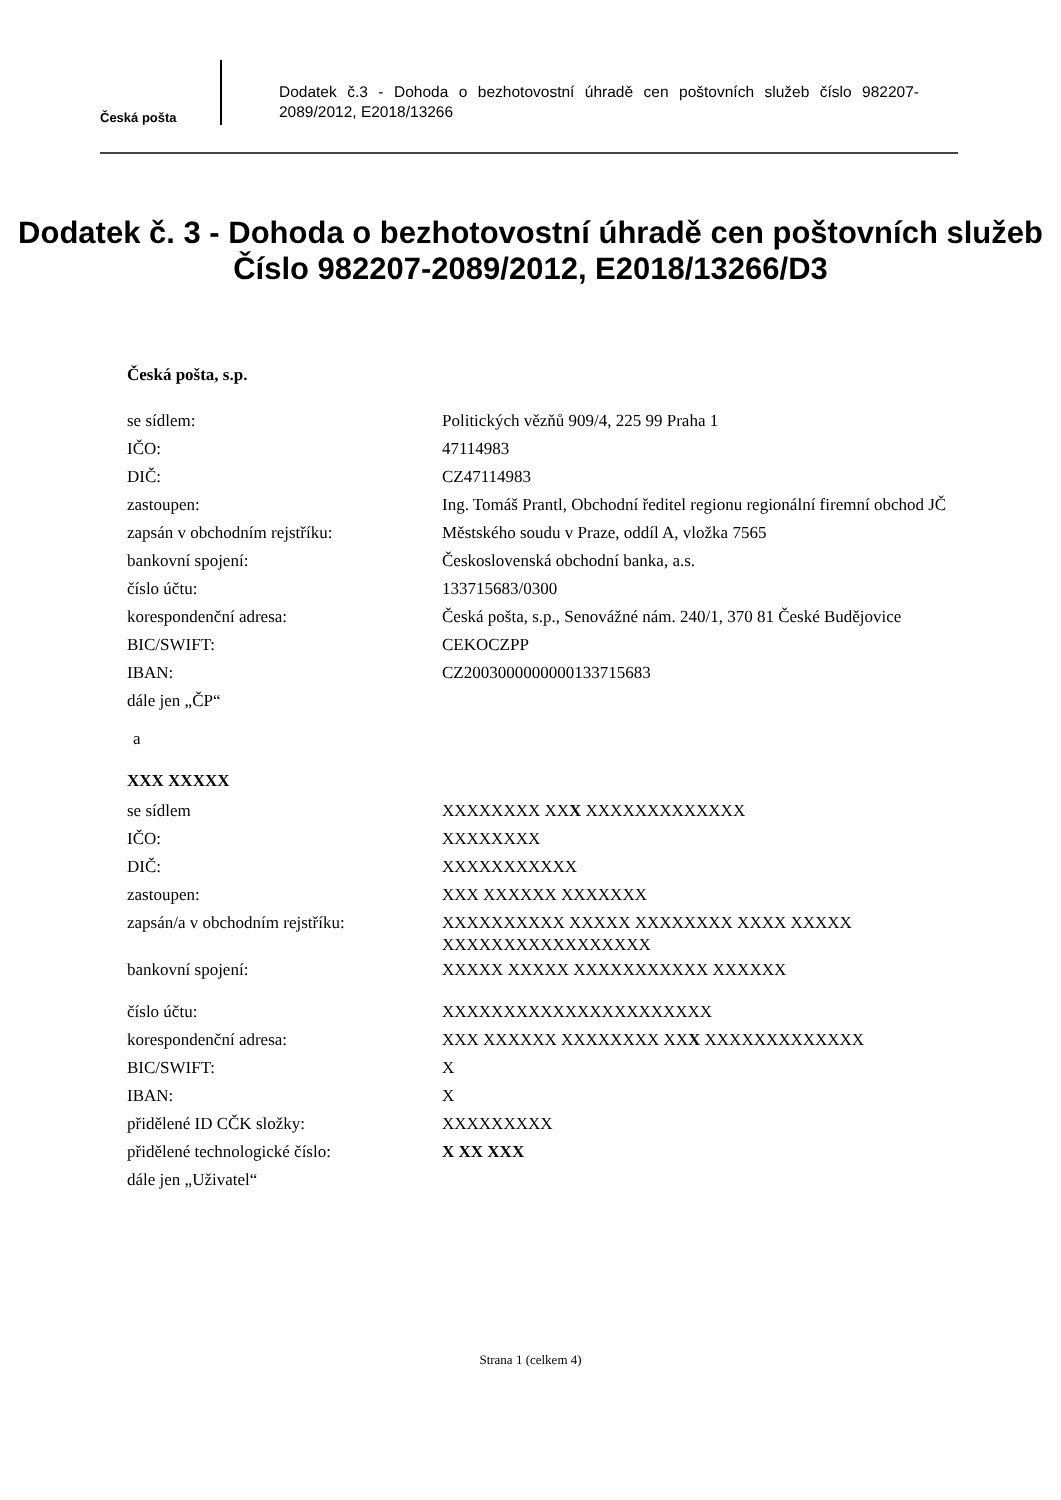Česká pošta
Dodatek č.3 - Dohoda o bezhotovostní úhradě cen poštovních služeb číslo 982207-2089/2012, E2018/13266
Dodatek č. 3 - Dohoda o bezhotovostní úhradě cen poštovních služeb
Číslo 982207-2089/2012, E2018/13266/D3
Česká pošta, s.p.
se sídlem:
Politických vězňů 909/4, 225 99 Praha 1
IČO:
47114983
DIČ:
CZ47114983
zastoupen:
Ing. Tomáš Prantl, Obchodní ředitel regionu regionální firemní obchod JČ
zapsán v obchodním rejstříku:
Městského soudu v Praze, oddíl A, vložka 7565
bankovní spojení:
Československá obchodní banka, a.s.
číslo účtu:
133715683/0300
korespondenční adresa:
Česká pošta, s.p., Senovážné nám. 240/1, 370 81 České Budějovice
BIC/SWIFT:
CEKOCZPP
IBAN:
CZ2003000000000133715683
dále jen „ČP“
a
XXX XXXXX
se sídlem
XXXXXXXX XXX XXXXXXXXXXXXX
IČO:
XXXXXXXX
DIČ:
XXXXXXXXXXX
zastoupen:
XXX XXXXXX XXXXXXX
zapsán/a v obchodním rejstříku:
XXXXXXXXXX XXXXX XXXXXXXX XXXX XXXXX XXXXXXXXXXXXXXXXX
bankovní spojení:
XXXXX XXXXX XXXXXXXXXXX XXXXXX
číslo účtu:
XXXXXXXXXXXXXXXXXXXXXX
korespondenční adresa:
XXX XXXXXX XXXXXXXX XXX XXXXXXXXXXXXX
BIC/SWIFT:
X
IBAN:
X
přidělené ID CČK složky:
XXXXXXXXX
přidělené technologické číslo:
X XX XXX
dále jen „Uživatel“
Strana 1 (celkem 4)